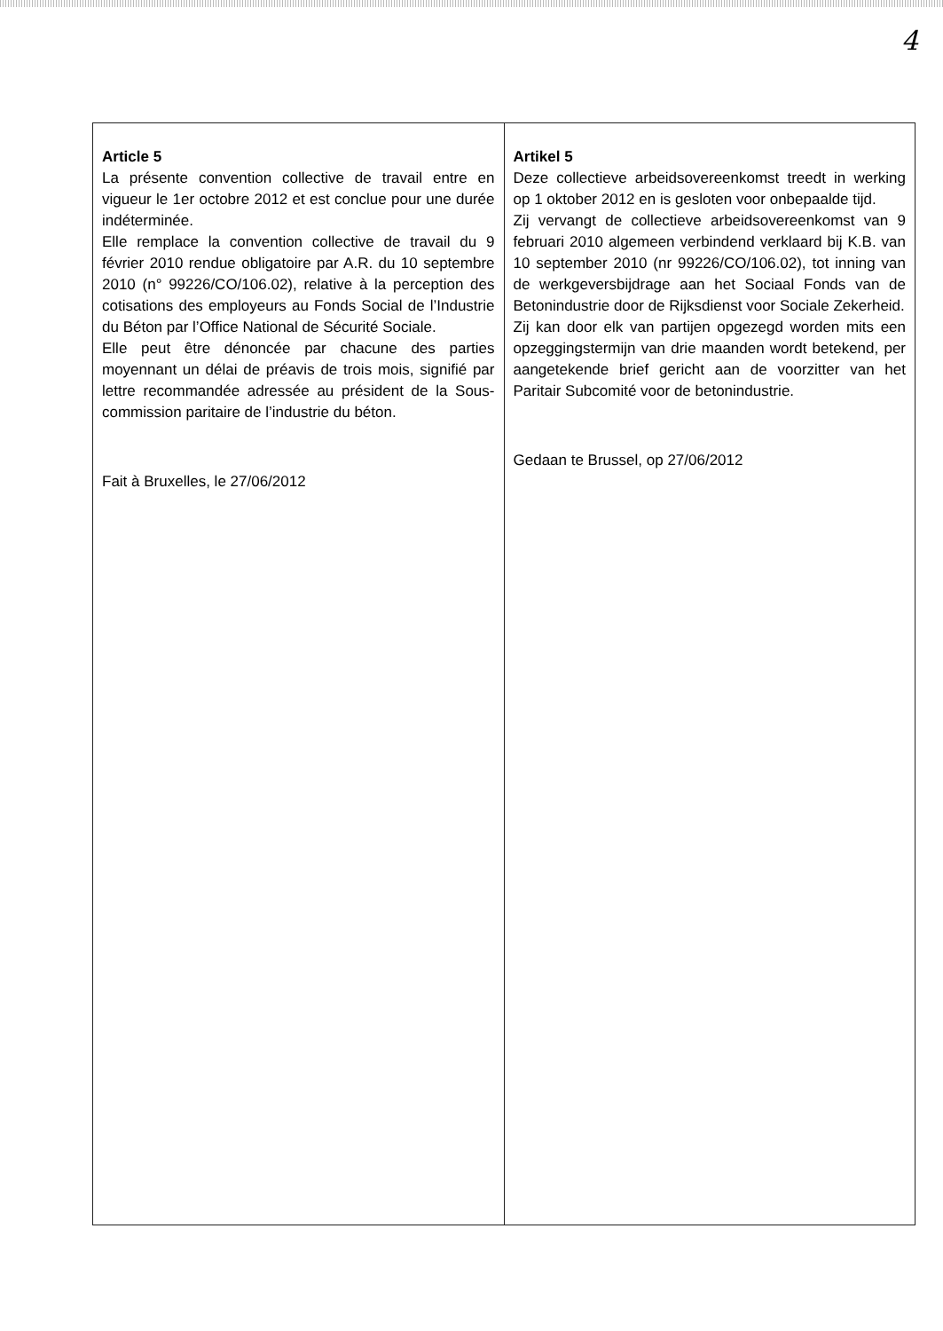4
| Article 5 La présente convention collective de travail entre en vigueur le 1er octobre 2012 et est conclue pour une durée indéterminée. Elle remplace la convention collective de travail du 9 février 2010 rendue obligatoire par A.R. du 10 septembre 2010 (n° 99226/CO/106.02), relative à la perception des cotisations des employeurs au Fonds Social de l’Industrie du Béton par l’Office National de Sécurité Sociale. Elle peut être dénoncée par chacune des parties moyennant un délai de préavis de trois mois, signifié par lettre recommandée adressée au président de la Sous-commission paritaire de l’industrie du béton. Fait à Bruxelles, le 27/06/2012 | Artikel 5 Deze collectieve arbeidsovereenkomst treedt in werking op 1 oktober 2012 en is gesloten voor onbepaalde tijd. Zij vervangt de collectieve arbeidsovereenkomst van 9 februari 2010 algemeen verbindend verklaard bij K.B. van 10 september 2010 (nr 99226/CO/106.02), tot inning van de werkgeversbijdrage aan het Sociaal Fonds van de Betonindustrie door de Rijksdienst voor Sociale Zekerheid. Zij kan door elk van partijen opgezegd worden mits een opzeggingstermijn van drie maanden wordt betekend, per aangetekende brief gericht aan de voorzitter van het Paritair Subcomité voor de betonindustrie. Gedaan te Brussel, op 27/06/2012 |